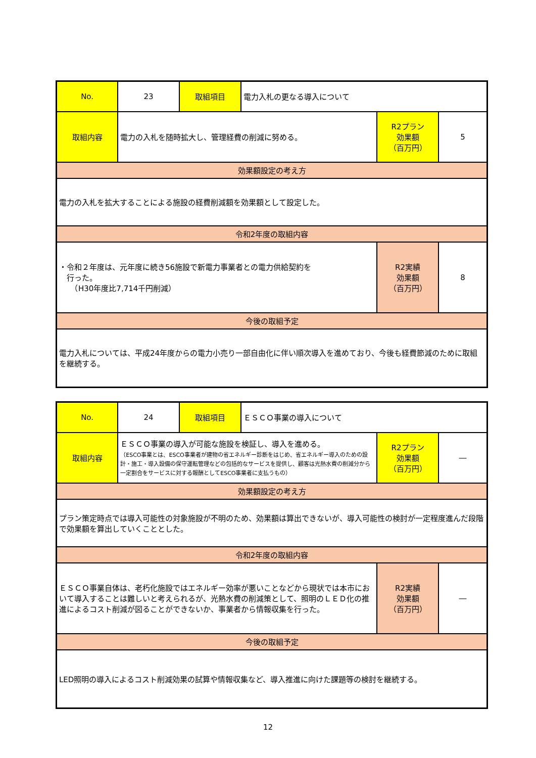| No. | 23 | 取組項目 | 電力入札の更なる導入について | | |
| 取組内容 | 電力の入札を随時拡大し、管理経費の削減に努める。 | | | R2プラン 効果額 （百万円） | 5 |
| 効果額設定の考え方 | | | | | |
| 電力の入札を拡大することによる施設の経費削減額を効果額として設定した。 | | | | | |
| 令和2年度の取組内容 | | | | | |
| ・令和２年度は、元年度に続き56施設で新電力事業者との電力供給契約を 行った。 （H30年度比7,714千円削減） | | | | R2実績 効果額 （百万円） | 8 |
| 今後の取組予定 | | | | | |
| 電力入札については、平成24年度からの電力小売り一部自由化に伴い順次導入を進めており、今後も経費節減のために取組を継続する。 | | | | | |
| No. | 24 | 取組項目 | ＥＳＣＯ事業の導入について | | |
| 取組内容 | ＥＳＣＯ事業の導入が可能な施設を検証し、導入を進める。 （ESCO事業とは、ESCO事業者が建物の省エネルギー診断をはじめ、省エネルギー導入のための設計・施工・導入設備の保守運転管理などの包括的なサービスを提供し、顧客は光熱水費の削減分から一定割合をサービスに対する報酬としてESCO事業者に支払うもの） | | | R2プラン 効果額 （百万円） | ― |
| 効果額設定の考え方 | | | | | |
| プラン策定時点では導入可能性の対象施設が不明のため、効果額は算出できないが、導入可能性の検討が一定程度進んだ段階で効果額を算出していくこととした。 | | | | | |
| 令和2年度の取組内容 | | | | | |
| ＥＳＣＯ事業自体は、老朽化施設ではエネルギー効率が悪いことなどから現状では本市において導入することは難しいと考えられるが、光熱水費の削減策として、照明のＬＥＤ化の推進によるコスト削減が図ることができないか、事業者から情報収集を行った。 | | | | R2実績 効果額 （百万円） | ― |
| 今後の取組予定 | | | | | |
| LED照明の導入によるコスト削減効果の試算や情報収集など、導入推進に向けた課題等の検討を継続する。 | | | | | |
12